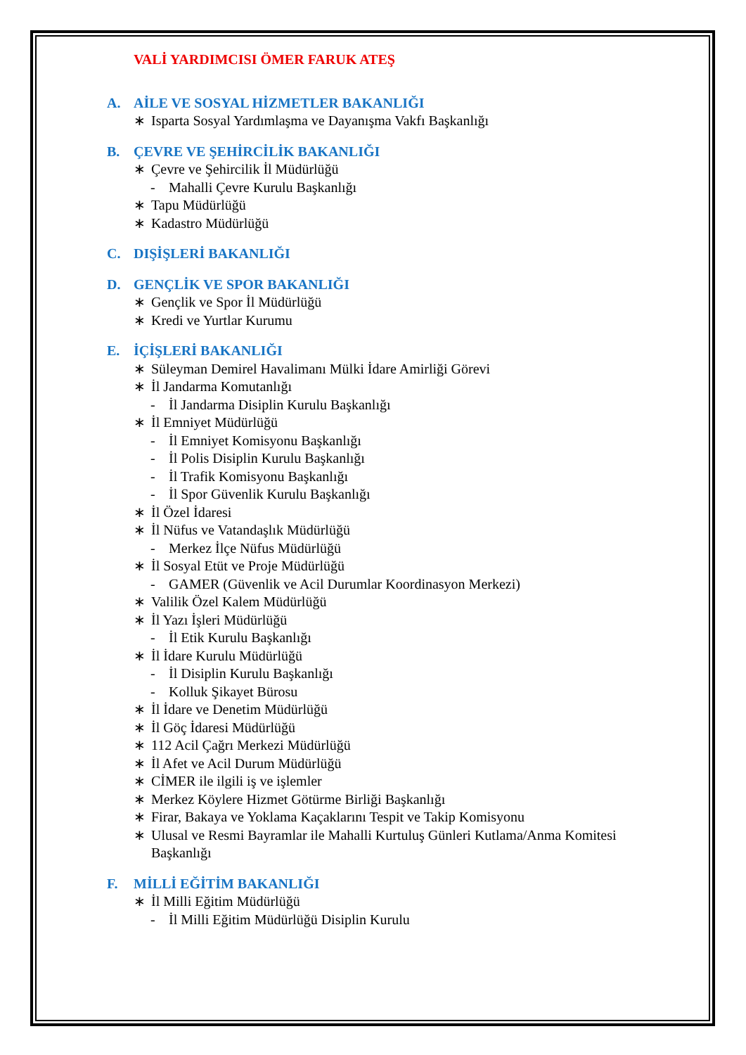VALİ YARDIMCISI ÖMER FARUK ATEŞ
A. AİLE VE SOSYAL HİZMETLER BAKANLIĞI
∗ Isparta Sosyal Yardımlaşma ve Dayanışma Vakfı Başkanlığı
B. ÇEVRE VE ŞEHİRCİLİK BAKANLIĞI
∗ Çevre ve Şehircilik İl Müdürlüğü
- Mahalli Çevre Kurulu Başkanlığı
∗ Tapu Müdürlüğü
∗ Kadastro Müdürlüğü
C. DIŞİŞLERİ BAKANLIĞI
D. GENÇLİK VE SPOR BAKANLIĞI
∗ Gençlik ve Spor İl Müdürlüğü
∗ Kredi ve Yurtlar Kurumu
E. İÇİŞLERİ BAKANLIĞI
∗ Süleyman Demirel Havalimanı Mülki İdare Amirliği Görevi
∗ İl Jandarma Komutanlığı
- İl Jandarma Disiplin Kurulu Başkanlığı
∗ İl Emniyet Müdürlüğü
- İl Emniyet Komisyonu Başkanlığı
- İl Polis Disiplin Kurulu Başkanlığı
- İl Trafik Komisyonu Başkanlığı
- İl Spor Güvenlik Kurulu Başkanlığı
∗ İl Özel İdaresi
∗ İl Nüfus ve Vatandaşlık Müdürlüğü
- Merkez İlçe Nüfus Müdürlüğü
∗ İl Sosyal Etüt ve Proje Müdürlüğü
- GAMER (Güvenlik ve Acil Durumlar Koordinasyon Merkezi)
∗ Valilik Özel Kalem Müdürlüğü
∗ İl Yazı İşleri Müdürlüğü
- İl Etik Kurulu Başkanlığı
∗ İl İdare Kurulu Müdürlüğü
- İl Disiplin Kurulu Başkanlığı
- Kolluk Şikayet Bürosu
∗ İl İdare ve Denetim Müdürlüğü
∗ İl Göç İdaresi Müdürlüğü
∗ 112 Acil Çağrı Merkezi Müdürlüğü
∗ İl Afet ve Acil Durum Müdürlüğü
∗ CİMER ile ilgili iş ve işlemler
∗ Merkez Köylere Hizmet Götürme Birliği Başkanlığı
∗ Firar, Bakaya ve Yoklama Kaçaklarını Tespit ve Takip Komisyonu
∗ Ulusal ve Resmi Bayramlar ile Mahalli Kurtuluş Günleri Kutlama/Anma Komitesi Başkanlığı
F. MİLLİ EĞİTİM BAKANLIĞI
∗ İl Milli Eğitim Müdürlüğü
- İl Milli Eğitim Müdürlüğü Disiplin Kurulu